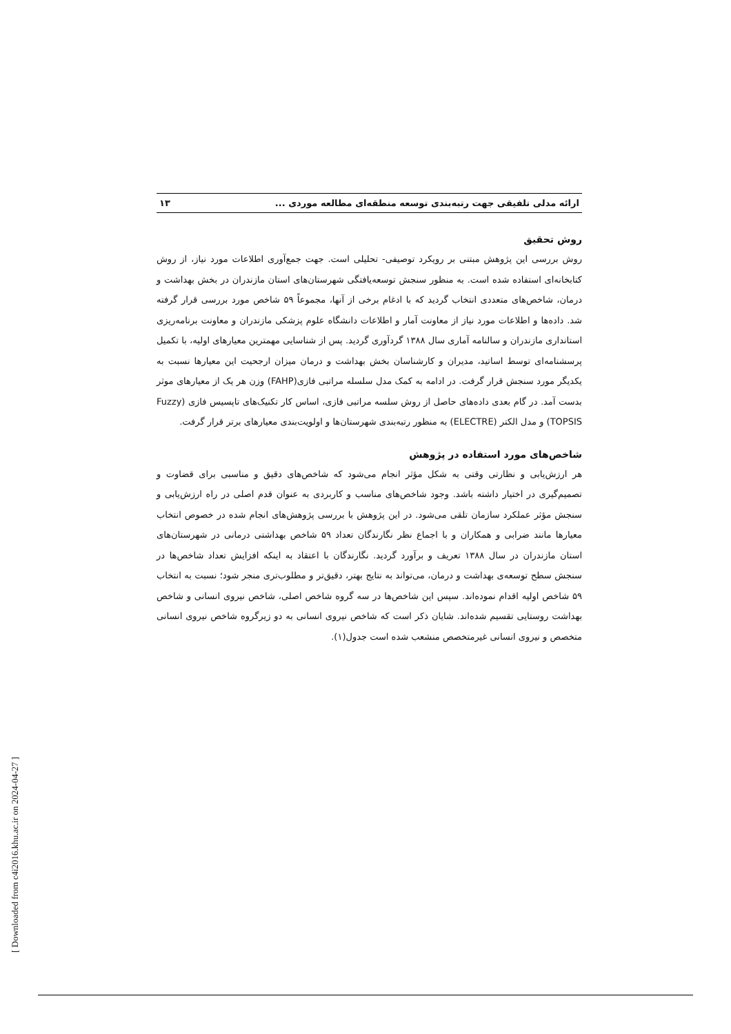ارائه مدلی تلفیقی جهت رتبه‌بندی توسعه منطقه‌ای مطالعه موردی ... ۱۳
روش تحقیق
روش بررسی این پژوهش مبتنی بر رویکرد توصیفی- تحلیلی است. جهت جمع‌آوری اطلاعات مورد نیاز، از روش کتابخانه‌ای استفاده شده است. به منظور سنجش توسعه‌یافتگی شهرستان‌های استان مازندران در بخش بهداشت و درمان، شاخص‌های متعددی انتخاب گردید که با ادغام برخی از آنها، مجموعاً ۵۹ شاخص مورد بررسی قرار گرفته شد. داده‌ها و اطلاعات مورد نیاز از معاونت آمار و اطلاعات دانشگاه علوم پزشکی مازندران و معاونت برنامه‌ریزی استانداری مازندران و سالنامه آماری سال ۱۳۸۸ گردآوری گردید. پس از شناسایی مهمترین معیارهای اولیه، با تکمیل پرسشنامه‌ای توسط اساتید، مدیران و کارشناسان بخش بهداشت و درمان میزان ارجحیت این معیارها نسبت به یکدیگر مورد سنجش قرار گرفت. در ادامه به کمک مدل سلسله مراتبی فازی(FAHP) وزن هر یک از معیارهای موثر بدست آمد. در گام بعدی داده‌های حاصل از روش سلسه مراتبی فازی، اساس کار تکنیک‌های تاپسیس فازی (Fuzzy TOPSIS) و مدل الکتر (ELECTRE) به منظور رتبه‌بندی شهرستان‌ها و اولویت‌بندی معیارهای برتر قرار گرفت.
شاخص‌های مورد استفاده در پژوهش
هر ارزش‌یابی و نظارتی وقتی به شکل مؤثر انجام می‌شود که شاخص‌های دقیق و مناسبی برای قضاوت و تصمیم‌گیری در اختیار داشته باشد. وجود شاخص‌های مناسب و کاربردی به عنوان قدم اصلی در راه ارزش‌یابی و سنجش مؤثر عملکرد سازمان تلقی می‌شود. در این پژوهش با بررسی پژوهش‌های انجام شده در خصوص انتخاب معیارها مانند ضرابی و همکاران و با اجماع نظر نگارندگان تعداد ۵۹ شاخص بهداشتی درمانی در شهرستان‌های استان مازندران در سال ۱۳۸۸ تعریف و برآورد گردید. نگارندگان با اعتقاد به اینکه افزایش تعداد شاخص‌ها در سنجش سطح توسعه‌ی بهداشت و درمان، می‌تواند به نتایج بهتر، دقیق‌تر و مطلوب‌تری منجر شود؛ نسبت به انتخاب ۵۹ شاخص اولیه اقدام نموده‌اند. سپس این شاخص‌ها در سه گروه شاخص اصلی، شاخص نیروی انسانی و شاخص بهداشت روستایی تقسیم شده‌اند. شایان ذکر است که شاخص نیروی انسانی به دو زیرگروه شاخص نیروی انسانی متخصص و نیروی انسانی غیرمتخصص منشعب شده است جدول(۱).
[ Downloaded from c4i2016.khu.ac.ir on 2024-04-27 ]